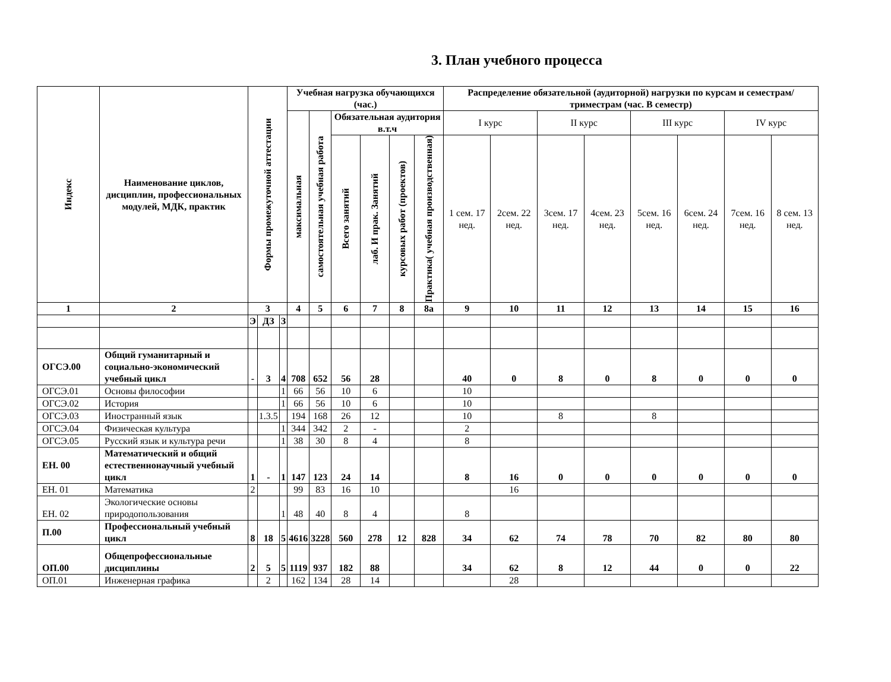3. План учебного процесса
| Индекс | Наименование циклов, дисциплин, профессиональных модулей, МДК, практик | Формы промежуточной аттестации | | | Учебная нагрузка обучающихся (час.) | | | | | | Распределение обязательной (аудиторной) нагрузки по курсам и семестрам/триместрам (час. В семестр) | | | | | | | |
| --- | --- | --- | --- | --- | --- | --- | --- | --- | --- | --- | --- | --- | --- | --- | --- | --- | --- | --- |
| | | | | | максимальная | самостоятельная учебная работа | Обязательная аудитория в.т.ч | | | | I курс | | II курс | | III курс | | IV курс | |
| | | | | | | | Всего занятий | лаб. И прак. Занятий | курсовых работ (проектов) | Практика( учебная производственная) | 1 сем. 17 нед. | 2сем. 22 нед. | 3сем. 17 нед. | 4сем. 23 нед. | 5сем. 16 нед. | 6сем. 24 нед. | 7сем. 16 нед. | 8 сем. 13 нед. |
| 1 | 2 | 3 | | | 4 | 5 | 6 | 7 | 8 | 8а | 9 | 10 | 11 | 12 | 13 | 14 | 15 | 16 |
| | | Э | ДЗ | З | | | | | | | | | | | | | | |
| ОГСЭ.00 | Общий гуманитарный и социально-экономический учебный цикл | - | 3 | 4 | 708 | 652 | 56 | 28 | | | 40 | 0 | 8 | 0 | 8 | 0 | 0 | 0 |
| ОГСЭ.01 | Основы философии | | | 1 | 66 | 56 | 10 | 6 | | | 10 | | | | | | | |
| ОГСЭ.02 | История | | | 1 | 66 | 56 | 10 | 6 | | | 10 | | | | | | | |
| ОГСЭ.03 | Иностранный язык | | 1.3.5 | | 194 | 168 | 26 | 12 | | | 10 | | 8 | | 8 | | | |
| ОГСЭ.04 | Физическая культура | | | 1 | 344 | 342 | 2 | - | | | 2 | | | | | | | |
| ОГСЭ.05 | Русский язык и культура речи | | | 1 | 38 | 30 | 8 | 4 | | | 8 | | | | | | | |
| ЕН. 00 | Математический и общий естественнонаучный учебный цикл | 1 | - | 1 | 147 | 123 | 24 | 14 | | | 8 | 16 | 0 | 0 | 0 | 0 | 0 | 0 |
| ЕН. 01 | Математика | 2 | | | 99 | 83 | 16 | 10 | | | | 16 | | | | | | |
| ЕН. 02 | Экологические основы природопользования | | | 1 | 48 | 40 | 8 | 4 | | | 8 | | | | | | | |
| П.00 | Профессиональный учебный цикл | 8 | 18 | 5 | 4616 | 3228 | 560 | 278 | 12 | 828 | 34 | 62 | 74 | 78 | 70 | 82 | 80 | 80 |
| ОП.00 | Общепрофессиональные дисциплины | 2 | 5 | 5 | 1119 | 937 | 182 | 88 | | | 34 | 62 | 8 | 12 | 44 | 0 | 0 | 22 |
| ОП.01 | Инженерная графика | | 2 | | 162 | 134 | 28 | 14 | | | | 28 | | | | | | |